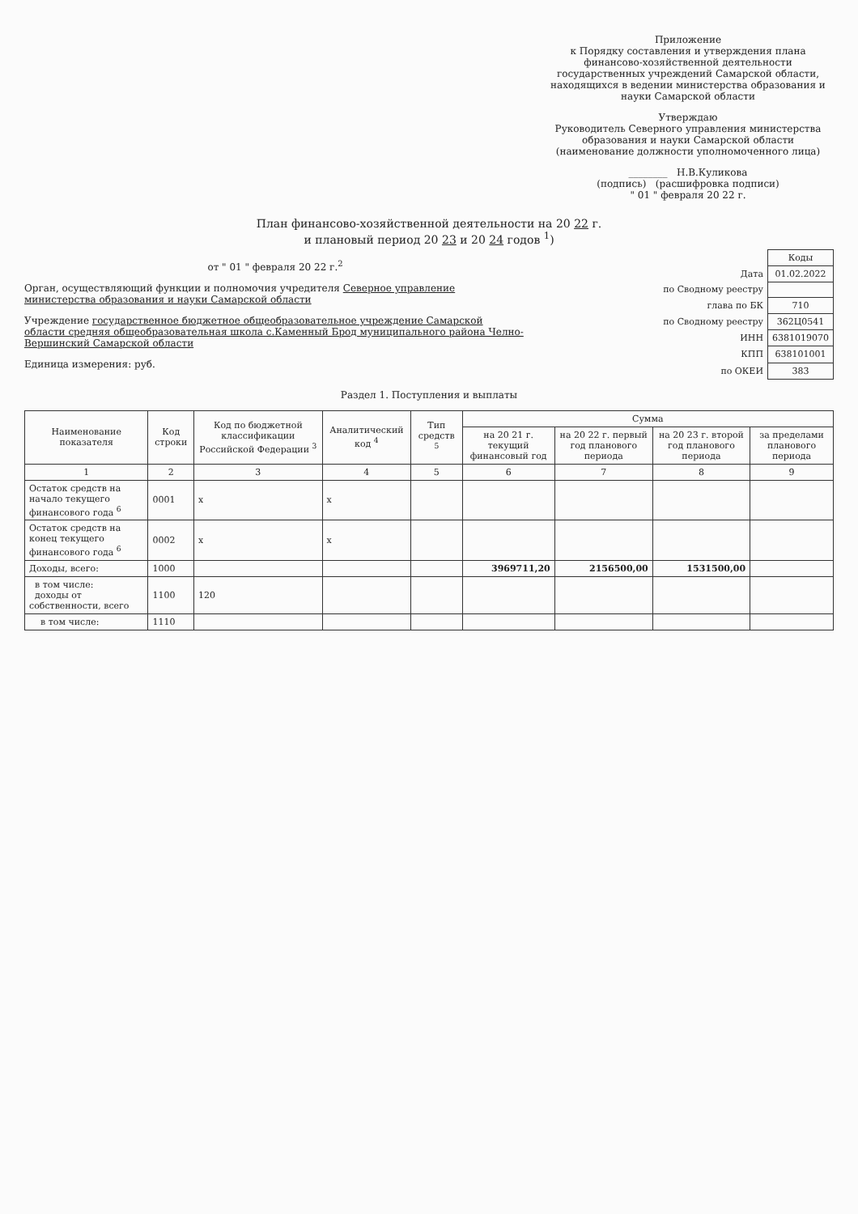Приложение
к Порядку составления и утверждения плана финансово-хозяйственной деятельности государственных учреждений Самарской области, находящихся в ведении министерства образования и науки Самарской области
Утверждаю
Руководитель Северного управления министерства образования и науки Самарской области
(наименование должности уполномоченного лица)
________ Н.В.Куликова
(подпись) (расшифровка подписи)
" 01 " февраля 20 22 г.
План финансово-хозяйственной деятельности на 20 22 г.
и плановый период 20 23 и 20 24 годов <sup>1</sup>)
от " 01 " февраля 20 22 г.<sup>2</sup>
Орган, осуществляющий функции и полномочия учредителя Северное управление министерства образования и науки Самарской области
Учреждение государственное бюджетное общеобразовательное учреждение Самарской области средняя общеобразовательная школа с.Каменный Брод муниципального района Челно-Вершинский Самарской области
Единица измерения: руб.
| | Коды |
| Дата | 01.02.2022 |
| по Сводному реестру | |
| глава по БК | 710 |
| по Сводному реестру | 362Ц0541 |
| ИНН | 6381019070 |
| КПП | 638101001 |
| по ОКЕИ | 383 |
Раздел 1. Поступления и выплаты
| Наименование показателя | Код строки | Код по бюджетной классификации Российской Федерации <sup>3</sup> | Аналитический код <sup>4</sup> | Тип средств <sup>5</sup> | Сумма | | | |
| --- | --- | --- | --- | --- | --- | --- | --- | --- |
| | | | | | на 20 21 г. текущий финансовый год | на 20 22 г. первый год планового периода | на 20 23 г. второй год планового периода | за пределами планового периода |
| 1 | 2 | 3 | 4 | 5 | 6 | 7 | 8 | 9 |
| Остаток средств на начало текущего финансового года <sup>6</sup> | 0001 | x | x | | | | | |
| Остаток средств на конец текущего финансового года <sup>6</sup> | 0002 | x | x | | | | | |
| Доходы, всего: | 1000 | | | | 3969711,20 | 2156500,00 | 1531500,00 | |
| в том числе: доходы от собственности, всего | 1100 | 120 | | | | | | |
| в том числе: | 1110 | | | | | | | |